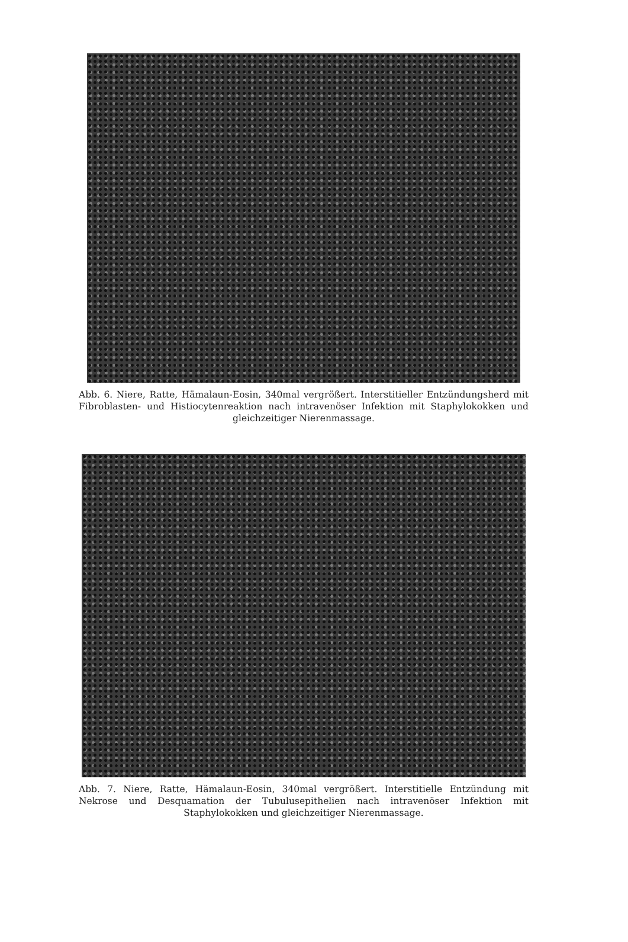Abb. 6. Niere, Ratte, Hämalaun-Eosin, 340mal vergrößert. Interstitieller Entzündungsherd mit Fibroblasten- und Histiocytenreaktion nach intravenöser Infektion mit Staphylokokken und gleichzeitiger Nierenmassage.
Abb. 7. Niere, Ratte, Hämalaun-Eosin, 340mal vergrößert. Interstitielle Entzündung mit Nekrose und Desquamation der Tubulusepithelien nach intravenöser Infektion mit Staphylokokken und gleichzeitiger Nierenmassage.